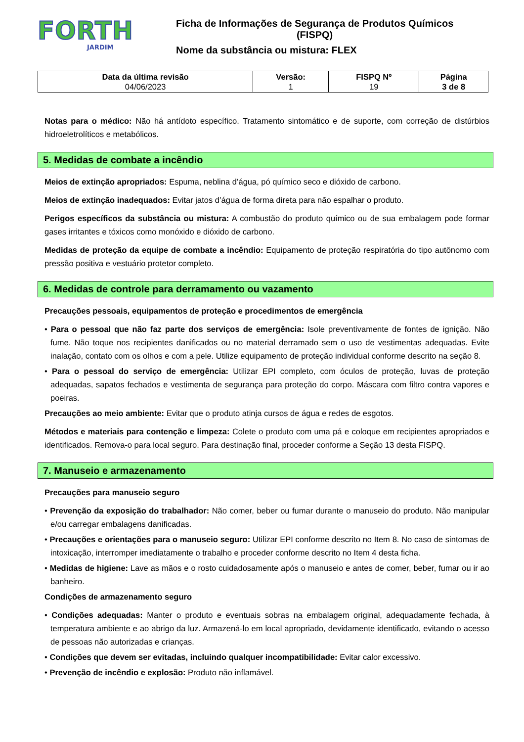FORTH
JARDIM
Ficha de Informações de Segurança de Produtos Químicos
(FISPQ)
Nome da substância ou mistura: FLEX
| Data da última revisão 04/06/2023 | Versão: 1 | FISPQ Nº 19 | Página 3 de 8 |
Notas para o médico: Não há antídoto específico. Tratamento sintomático e de suporte, com correção de distúrbios hidroeletrolíticos e metabólicos.
5. Medidas de combate a incêndio
Meios de extinção apropriados: Espuma, neblina d’água, pó químico seco e dióxido de carbono.
Meios de extinção inadequados: Evitar jatos d’água de forma direta para não espalhar o produto.
Perigos específicos da substância ou mistura: A combustão do produto químico ou de sua embalagem pode formar gases irritantes e tóxicos como monóxido e dióxido de carbono.
Medidas de proteção da equipe de combate a incêndio: Equipamento de proteção respiratória do tipo autônomo com pressão positiva e vestuário protetor completo.
6. Medidas de controle para derramamento ou vazamento
Precauções pessoais, equipamentos de proteção e procedimentos de emergência
• Para o pessoal que não faz parte dos serviços de emergência: Isole preventivamente de fontes de ignição. Não fume. Não toque nos recipientes danificados ou no material derramado sem o uso de vestimentas adequadas. Evite inalação, contato com os olhos e com a pele. Utilize equipamento de proteção individual conforme descrito na seção 8.
• Para o pessoal do serviço de emergência: Utilizar EPI completo, com óculos de proteção, luvas de proteção adequadas, sapatos fechados e vestimenta de segurança para proteção do corpo. Máscara com filtro contra vapores e poeiras.
Precauções ao meio ambiente: Evitar que o produto atinja cursos de água e redes de esgotos.
Métodos e materiais para contenção e limpeza: Colete o produto com uma pá e coloque em recipientes apropriados e identificados. Remova-o para local seguro. Para destinação final, proceder conforme a Seção 13 desta FISPQ.
7. Manuseio e armazenamento
Precauções para manuseio seguro
• Prevenção da exposição do trabalhador: Não comer, beber ou fumar durante o manuseio do produto. Não manipular e/ou carregar embalagens danificadas.
• Precauções e orientações para o manuseio seguro: Utilizar EPI conforme descrito no Item 8. No caso de sintomas de intoxicação, interromper imediatamente o trabalho e proceder conforme descrito no Item 4 desta ficha.
• Medidas de higiene: Lave as mãos e o rosto cuidadosamente após o manuseio e antes de comer, beber, fumar ou ir ao banheiro.
Condições de armazenamento seguro
• Condições adequadas: Manter o produto e eventuais sobras na embalagem original, adequadamente fechada, à temperatura ambiente e ao abrigo da luz. Armazená-lo em local apropriado, devidamente identificado, evitando o acesso de pessoas não autorizadas e crianças.
• Condições que devem ser evitadas, incluindo qualquer incompatibilidade: Evitar calor excessivo.
• Prevenção de incêndio e explosão: Produto não inflamável.